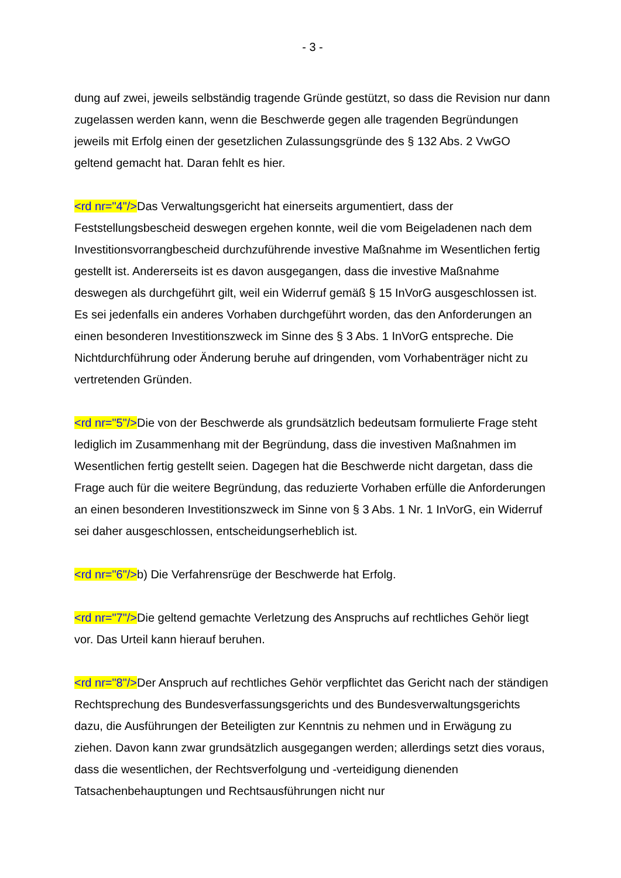- 3 -
dung auf zwei, jeweils selbständig tragende Gründe gestützt, so dass die Revision nur dann zugelassen werden kann, wenn die Beschwerde gegen alle tragenden Begründungen jeweils mit Erfolg einen der gesetzlichen Zulassungsgründe des § 132 Abs. 2 VwGO geltend gemacht hat. Daran fehlt es hier.
<rd nr="4"/>Das Verwaltungsgericht hat einerseits argumentiert, dass der Feststellungsbescheid deswegen ergehen konnte, weil die vom Beigeladenen nach dem Investitionsvorrangbescheid durchzuführende investive Maßnahme im Wesentlichen fertig gestellt ist. Andererseits ist es davon ausgegangen, dass die investive Maßnahme deswegen als durchgeführt gilt, weil ein Widerruf gemäß § 15 InVorG ausgeschlossen ist. Es sei jedenfalls ein anderes Vorhaben durchgeführt worden, das den Anforderungen an einen besonderen Investitionszweck im Sinne des § 3 Abs. 1 InVorG entspreche. Die Nichtdurchführung oder Änderung beruhe auf dringenden, vom Vorhabenträger nicht zu vertretenden Gründen.
<rd nr="5"/>Die von der Beschwerde als grundsätzlich bedeutsam formulierte Frage steht lediglich im Zusammenhang mit der Begründung, dass die investiven Maßnahmen im Wesentlichen fertig gestellt seien. Dagegen hat die Beschwerde nicht dargetan, dass die Frage auch für die weitere Begründung, das reduzierte Vorhaben erfülle die Anforderungen an einen besonderen Investitionszweck im Sinne von § 3 Abs. 1 Nr. 1 InVorG, ein Widerruf sei daher ausgeschlossen, entscheidungserheblich ist.
<rd nr="6"/>b) Die Verfahrensrüge der Beschwerde hat Erfolg.
<rd nr="7"/>Die geltend gemachte Verletzung des Anspruchs auf rechtliches Gehör liegt vor. Das Urteil kann hierauf beruhen.
<rd nr="8"/>Der Anspruch auf rechtliches Gehör verpflichtet das Gericht nach der ständigen Rechtsprechung des Bundesverfassungsgerichts und des Bundesverwaltungsgerichts dazu, die Ausführungen der Beteiligten zur Kenntnis zu nehmen und in Erwägung zu ziehen. Davon kann zwar grundsätzlich ausgegangen werden; allerdings setzt dies voraus, dass die wesentlichen, der Rechtsverfolgung und -verteidigung dienenden Tatsachenbehauptungen und Rechtsausführungen nicht nur